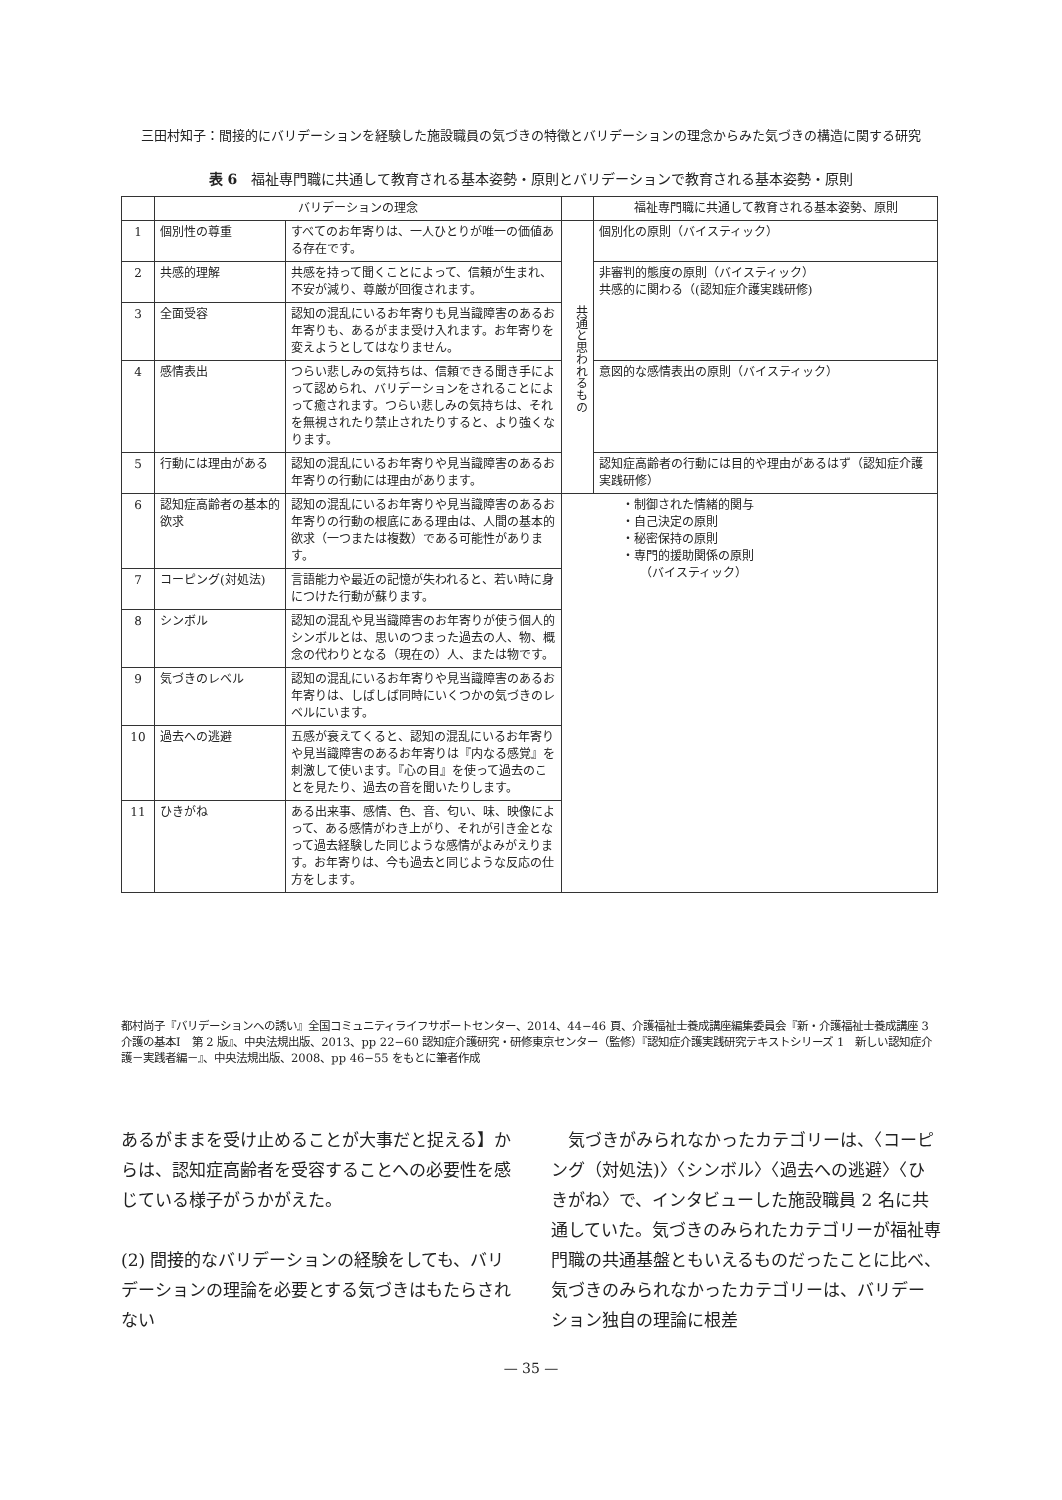三田村知子：間接的にバリデーションを経験した施設職員の気づきの特徴とバリデーションの理念からみた気づきの構造に関する研究
表 6　福祉専門職に共通して教育される基本姿勢・原則とバリデーションで教育される基本姿勢・原則
| | バリデーションの理念 | | | 福祉専門職に共通して教育される基本姿勢、原則 |
| --- | --- | --- | --- | --- |
| 1 | 個別性の尊重 | すべてのお年寄りは、一人ひとりが唯一の価値ある存在です。 | 共通と思われるもの | 個別化の原則（バイスティック） |
| 2 | 共感的理解 | 共感を持って聞くことによって、信頼が生まれ、不安が減り、尊厳が回復されます。 | | 非審判的態度の原則（バイスティック） 共感的に関わる（(認知症介護実践研修) |
| 3 | 全面受容 | 認知の混乱にいるお年寄りも見当識障害のあるお年寄りも、あるがまま受け入れます。お年寄りを変えようとしてはなりません。 | | |
| 4 | 感情表出 | つらい悲しみの気持ちは、信頼できる聞き手によって認められ、バリデーションをされることによって癒されます。つらい悲しみの気持ちは、それを無視されたり禁止されたりすると、より強くなります。 | | 意図的な感情表出の原則（バイスティック） |
| 5 | 行動には理由がある | 認知の混乱にいるお年寄りや見当識障害のあるお年寄りの行動には理由があります。 | | 認知症高齢者の行動には目的や理由があるはず（認知症介護実践研修） |
| 6 | 認知症高齢者の基本的欲求 | 認知の混乱にいるお年寄りや見当識障害のあるお年寄りの行動の根底にある理由は、人間の基本的欲求（一つまたは複数）である可能性があります。 | ・制御された情緒的関与 ・自己決定の原則 ・秘密保持の原則 ・専門的援助関係の原則 （バイスティック） | |
| 7 | コーピング(対処法) | 言語能力や最近の記憶が失われると、若い時に身につけた行動が蘇ります。 | | |
| 8 | シンボル | 認知の混乱や見当識障害のお年寄りが使う個人的シンボルとは、思いのつまった過去の人、物、概念の代わりとなる（現在の）人、または物です。 | | |
| 9 | 気づきのレベル | 認知の混乱にいるお年寄りや見当識障害のあるお年寄りは、しばしば同時にいくつかの気づきのレベルにいます。 | | |
| 10 | 過去への逃避 | 五感が衰えてくると、認知の混乱にいるお年寄りや見当識障害のあるお年寄りは『内なる感覚』を刺激して使います。『心の目』を使って過去のことを見たり、過去の音を聞いたりします。 | | |
| 11 | ひきがね | ある出来事、感情、色、音、匂い、味、映像によって、ある感情がわき上がり、それが引き金となって過去経験した同じような感情がよみがえります。お年寄りは、今も過去と同じような反応の仕方をします。 | | |
都村尚子『バリデーションへの誘い』全国コミュニティライフサポートセンター、2014、44−46 頁、介護福祉士養成講座編集委員会『新・介護福祉士養成講座 3　介護の基本Ⅰ　第 2 版』、中央法規出版、2013、pp 22−60 認知症介護研究・研修東京センター（監修）『認知症介護実践研究テキストシリーズ 1　新しい認知症介護－実践者編－』、中央法規出版、2008、pp 46−55 をもとに筆者作成
あるがままを受け止めることが大事だと捉える】からは、認知症高齢者を受容することへの必要性を感じている様子がうかがえた。
(2) 間接的なバリデーションの経験をしても、バリデーションの理論を必要とする気づきはもたらされない
　気づきがみられなかったカテゴリーは、〈コーピング（対処法)〉〈シンボル〉〈過去への逃避〉〈ひきがね〉で、インタビューした施設職員 2 名に共通していた。気づきのみられたカテゴリーが福祉専門職の共通基盤ともいえるものだったことに比べ、気づきのみられなかったカテゴリーは、バリデーション独自の理論に根差
— 35 —